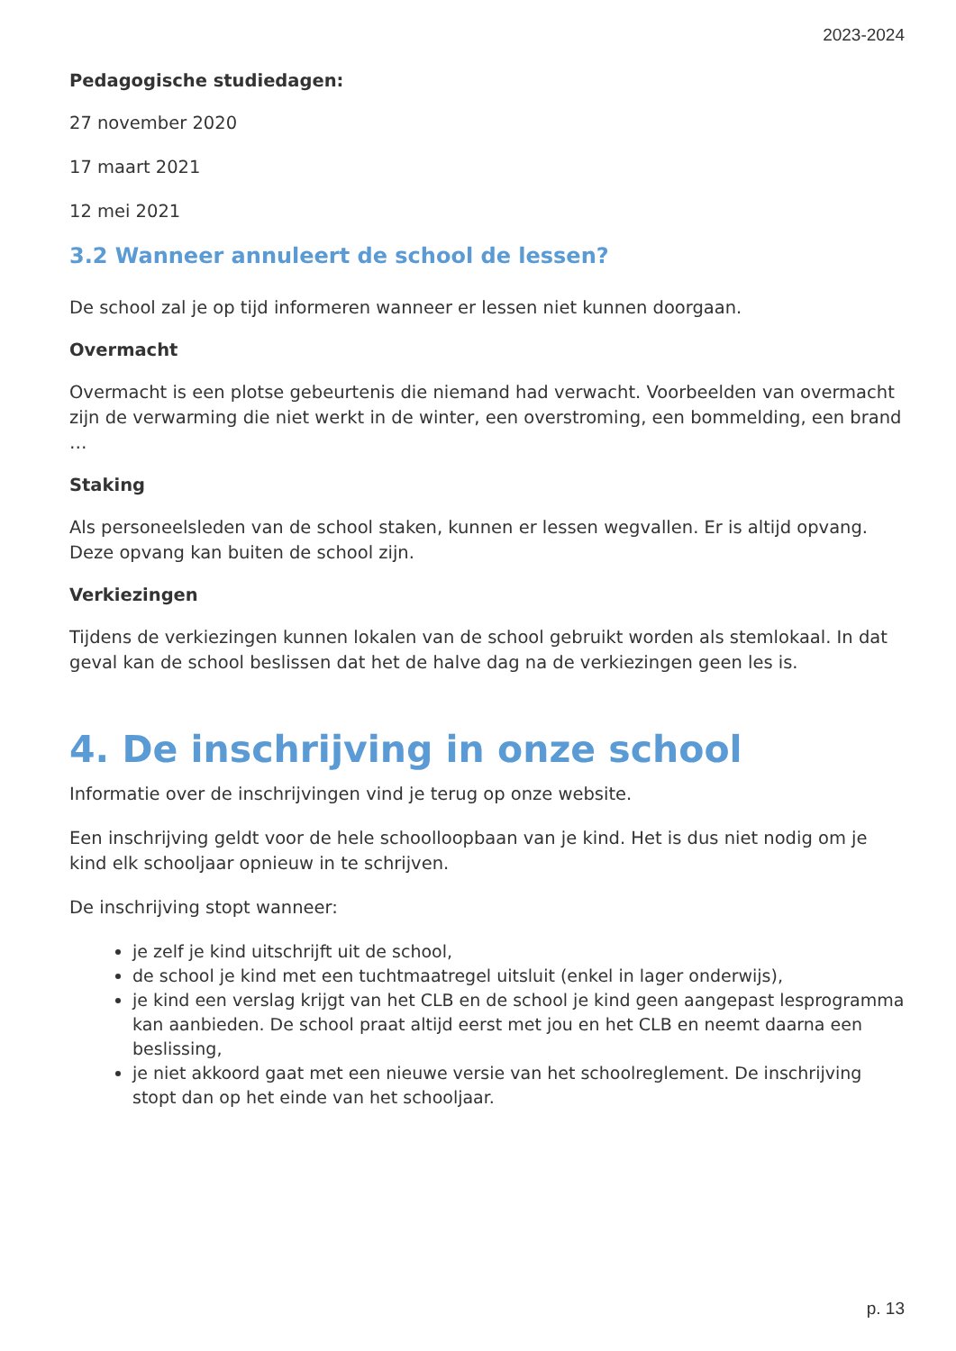2023-2024
Pedagogische studiedagen:
27 november 2020
17 maart 2021
12 mei 2021
3.2 Wanneer annuleert de school de lessen?
De school zal je op tijd informeren wanneer er lessen niet kunnen doorgaan.
Overmacht
Overmacht is een plotse gebeurtenis die niemand had verwacht. Voorbeelden van overmacht zijn de verwarming die niet werkt in de winter, een overstroming, een bommelding, een brand …
Staking
Als personeelsleden van de school staken, kunnen er lessen wegvallen. Er is altijd opvang. Deze opvang kan buiten de school zijn.
Verkiezingen
Tijdens de verkiezingen kunnen lokalen van de school gebruikt worden als stemlokaal. In dat geval kan de school beslissen dat het de halve dag na de verkiezingen geen les is.
4. De inschrijving in onze school
Informatie over de inschrijvingen vind je terug op onze website.
Een inschrijving geldt voor de hele schoolloopbaan van je kind. Het is dus niet nodig om je kind elk schooljaar opnieuw in te schrijven.
De inschrijving stopt wanneer:
je zelf je kind uitschrijft uit de school,
de school je kind met een tuchtmaatregel uitsluit (enkel in lager onderwijs),
je kind een verslag krijgt van het CLB en de school je kind geen aangepast lesprogramma kan aanbieden. De school praat altijd eerst met jou en het CLB en neemt daarna een beslissing,
je niet akkoord gaat met een nieuwe versie van het schoolreglement. De inschrijving stopt dan op het einde van het schooljaar.
p. 13